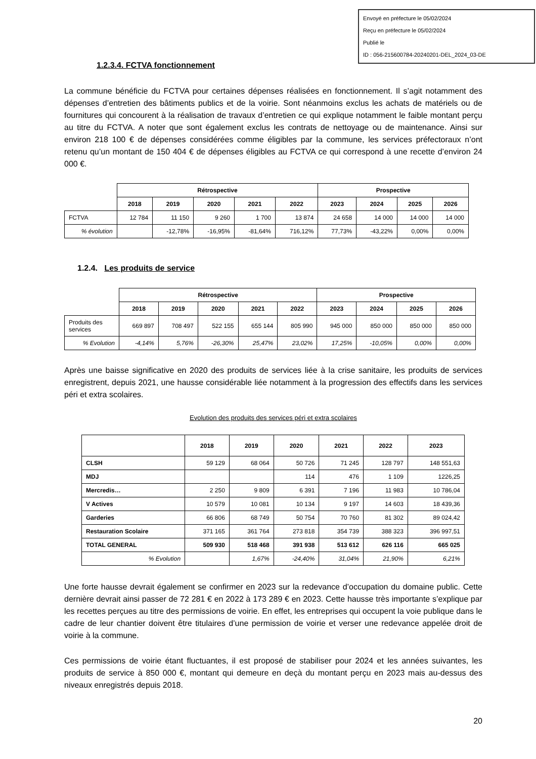Envoyé en préfecture le 05/02/2024
Reçu en préfecture le 05/02/2024
Publié le
ID : 056-215600784-20240201-DEL_2024_03-DE
1.2.3.4. FCTVA fonctionnement
La commune bénéficie du FCTVA pour certaines dépenses réalisées en fonctionnement. Il s’agit notamment des dépenses d’entretien des bâtiments publics et de la voirie. Sont néanmoins exclus les achats de matériels ou de fournitures qui concourent à la réalisation de travaux d’entretien ce qui explique notamment le faible montant perçu au titre du FCTVA. A noter que sont également exclus les contrats de nettoyage ou de maintenance. Ainsi sur environ 218 100 € de dépenses considérées comme éligibles par la commune, les services préfectoraux n’ont retenu qu’un montant de 150 404 € de dépenses éligibles au FCTVA ce qui correspond à une recette d’environ 24 000 €.
| | Rétrospective | | | | | Prospective | | | |
| | 2018 | 2019 | 2020 | 2021 | 2022 | 2023 | 2024 | 2025 | 2026 |
| FCTVA | 12 784 | 11 150 | 9 260 | 1 700 | 13 874 | 24 658 | 14 000 | 14 000 | 14 000 |
| % évolution | | -12,78% | -16,95% | -81,64% | 716,12% | 77,73% | -43,22% | 0,00% | 0,00% |
1.2.4. Les produits de service
| | Rétrospective | | | | | Prospective | | | |
| | 2018 | 2019 | 2020 | 2021 | 2022 | 2023 | 2024 | 2025 | 2026 |
| Produits des services | 669 897 | 708 497 | 522 155 | 655 144 | 805 990 | 945 000 | 850 000 | 850 000 | 850 000 |
| % Evolution | -4,14% | 5,76% | -26,30% | 25,47% | 23,02% | 17,25% | -10,05% | 0,00% | 0,00% |
Après une baisse significative en 2020 des produits de services liée à la crise sanitaire, les produits de services enregistrent, depuis 2021, une hausse considérable liée notamment à la progression des effectifs dans les services péri et extra scolaires.
Evolution des produits des services péri et extra scolaires
| | 2018 | 2019 | 2020 | 2021 | 2022 | 2023 |
| CLSH | 59 129 | 68 064 | 50 726 | 71 245 | 128 797 | 148 551,63 |
| MDJ | | | 114 | 476 | 1 109 | 1226,25 |
| Mercredis… | 2 250 | 9 809 | 6 391 | 7 196 | 11 983 | 10 786,04 |
| V Actives | 10 579 | 10 081 | 10 134 | 9 197 | 14 603 | 18 439,36 |
| Garderies | 66 806 | 68 749 | 50 754 | 70 760 | 81 302 | 89 024,42 |
| Restauration Scolaire | 371 165 | 361 764 | 273 818 | 354 739 | 388 323 | 396 997,51 |
| TOTAL GENERAL | 509 930 | 518 468 | 391 938 | 513 612 | 626 116 | 665 025 |
| % Evolution | | 1,67% | -24,40% | 31,04% | 21,90% | 6,21% |
Une forte hausse devrait également se confirmer en 2023 sur la redevance d’occupation du domaine public. Cette dernière devrait ainsi passer de 72 281 € en 2022 à 173 289 € en 2023. Cette hausse très importante s’explique par les recettes perçues au titre des permissions de voirie. En effet, les entreprises qui occupent la voie publique dans le cadre de leur chantier doivent être titulaires d’une permission de voirie et verser une redevance appelée droit de voirie à la commune.
Ces permissions de voirie étant fluctuantes, il est proposé de stabiliser pour 2024 et les années suivantes, les produits de service à 850 000 €, montant qui demeure en deçà du montant perçu en 2023 mais au-dessus des niveaux enregistrés depuis 2018.
20